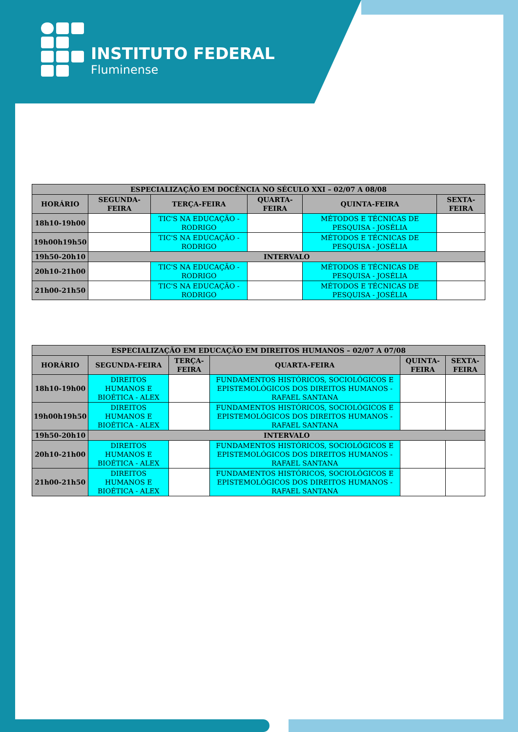INSTITUTO FEDERAL
Fluminense
| ESPECIALIZAÇÃO EM DOCÊNCIA NO SÉCULO XXI – 02/07 A 08/08 | | | | | |
| --- | --- | --- | --- | --- | --- |
| HORÁRIO | SEGUNDA-FEIRA | TERÇA-FEIRA | QUARTA-FEIRA | QUINTA-FEIRA | SEXTA-FEIRA |
| 18h10-19h00 | | TIC'S NA EDUCAÇÃO - RODRIGO | | MÉTODOS E TÉCNICAS DE PESQUISA - JOSÉLIA | |
| 19h00h19h50 | | TIC'S NA EDUCAÇÃO - RODRIGO | | MÉTODOS E TÉCNICAS DE PESQUISA - JOSÉLIA | |
| 19h50-20h10 | INTERVALO | | | | |
| 20h10-21h00 | | TIC'S NA EDUCAÇÃO - RODRIGO | | MÉTODOS E TÉCNICAS DE PESQUISA - JOSÉLIA | |
| 21h00-21h50 | | TIC'S NA EDUCAÇÃO - RODRIGO | | MÉTODOS E TÉCNICAS DE PESQUISA - JOSÉLIA | |
| ESPECIALIZAÇÃO EM EDUCAÇÃO EM DIREITOS HUMANOS – 02/07 A 07/08 | | | | | |
| --- | --- | --- | --- | --- | --- |
| HORÁRIO | SEGUNDA-FEIRA | TERÇA-FEIRA | QUARTA-FEIRA | QUINTA-FEIRA | SEXTA-FEIRA |
| 18h10-19h00 | DIREITOS HUMANOS E BIOÉTICA - ALEX | | FUNDAMENTOS HISTÓRICOS, SOCIOLÓGICOS E EPISTEMOLÓGICOS DOS DIREITOS HUMANOS - RAFAEL SANTANA | | |
| 19h00h19h50 | DIREITOS HUMANOS E BIOÉTICA - ALEX | | FUNDAMENTOS HISTÓRICOS, SOCIOLÓGICOS E EPISTEMOLÓGICOS DOS DIREITOS HUMANOS - RAFAEL SANTANA | | |
| 19h50-20h10 | INTERVALO | | | | |
| 20h10-21h00 | DIREITOS HUMANOS E BIOÉTICA - ALEX | | FUNDAMENTOS HISTÓRICOS, SOCIOLÓGICOS E EPISTEMOLÓGICOS DOS DIREITOS HUMANOS - RAFAEL SANTANA | | |
| 21h00-21h50 | DIREITOS HUMANOS E BIOÉTICA - ALEX | | FUNDAMENTOS HISTÓRICOS, SOCIOLÓGICOS E EPISTEMOLÓGICOS DOS DIREITOS HUMANOS - RAFAEL SANTANA | | |